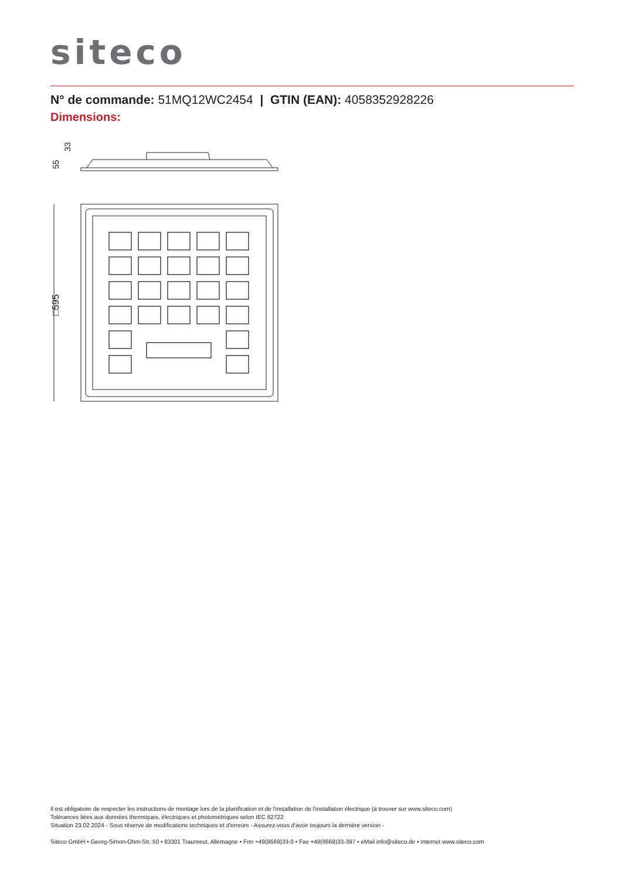siteco
N° de commande: 51MQ12WC2454 | GTIN (EAN): 4058352928226
Dimensions:
55
33
□595
Il est obligatoire de respecter les instructions de montage lors de la planification et de l'installation de l'installation électrique (à trouver sur www.siteco.com)
Tolérances liées aux données thermiques, électriques et photométriques selon IEC 62722
Situation 23.02.2024 - Sous réserve de modifications techniques et d'erreurs - Assurez-vous d'avoir toujours la dernière version -
Siteco GmbH • Georg-Simon-Ohm-Str. 50 • 83301 Traunreut, Allemagne • Fon +49(8669)33-0 • Fax +49(8669)33-397 • eMail info@siteco.de • Internet www.siteco.com